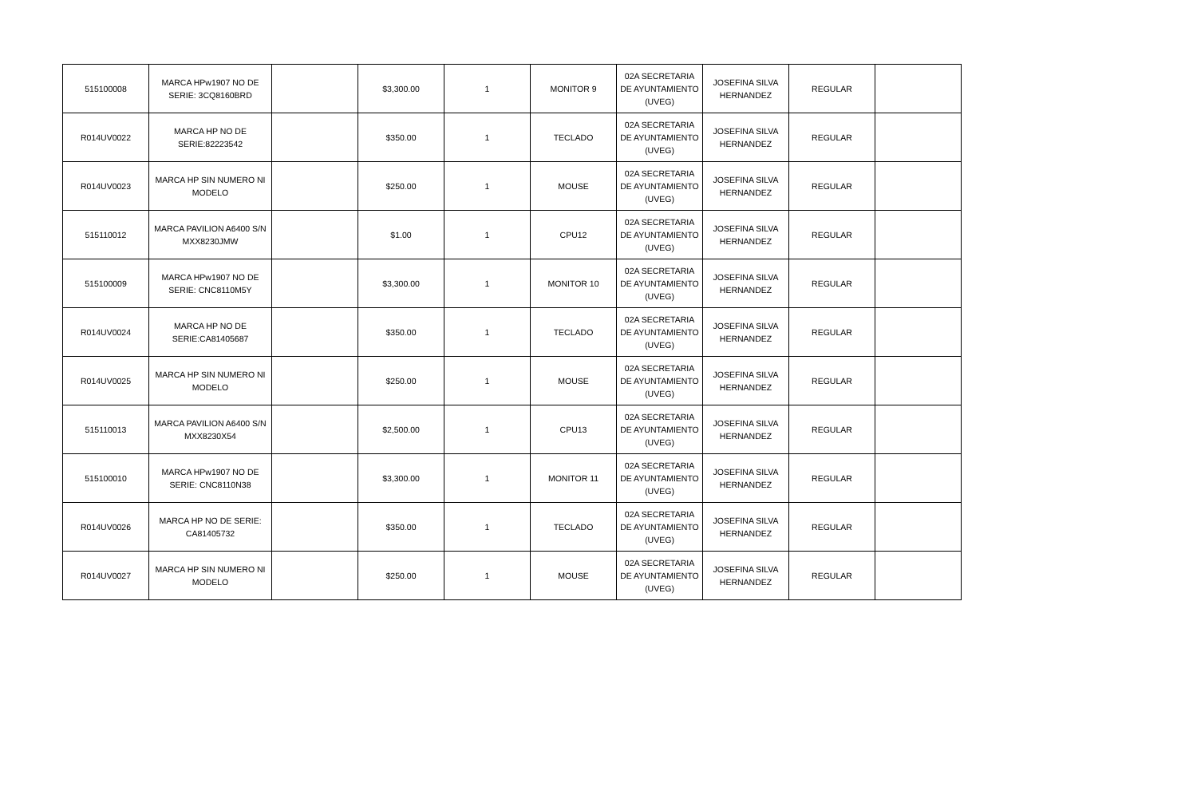| 515100008 | MARCA HPw1907 NO DE SERIE: 3CQ8160BRD | | $3,300.00 | 1 | MONITOR 9 | 02A SECRETARIA DE AYUNTAMIENTO (UVEG) | JOSEFINA SILVA HERNANDEZ | REGULAR | |
| R014UV0022 | MARCA HP NO DE SERIE:82223542 | | $350.00 | 1 | TECLADO | 02A SECRETARIA DE AYUNTAMIENTO (UVEG) | JOSEFINA SILVA HERNANDEZ | REGULAR | |
| R014UV0023 | MARCA HP SIN NUMERO NI MODELO | | $250.00 | 1 | MOUSE | 02A SECRETARIA DE AYUNTAMIENTO (UVEG) | JOSEFINA SILVA HERNANDEZ | REGULAR | |
| 515110012 | MARCA PAVILION A6400 S/N MXX8230JMW | | $1.00 | 1 | CPU12 | 02A SECRETARIA DE AYUNTAMIENTO (UVEG) | JOSEFINA SILVA HERNANDEZ | REGULAR | |
| 515100009 | MARCA HPw1907 NO DE SERIE: CNC8110M5Y | | $3,300.00 | 1 | MONITOR 10 | 02A SECRETARIA DE AYUNTAMIENTO (UVEG) | JOSEFINA SILVA HERNANDEZ | REGULAR | |
| R014UV0024 | MARCA HP NO DE SERIE:CA81405687 | | $350.00 | 1 | TECLADO | 02A SECRETARIA DE AYUNTAMIENTO (UVEG) | JOSEFINA SILVA HERNANDEZ | REGULAR | |
| R014UV0025 | MARCA HP SIN NUMERO NI MODELO | | $250.00 | 1 | MOUSE | 02A SECRETARIA DE AYUNTAMIENTO (UVEG) | JOSEFINA SILVA HERNANDEZ | REGULAR | |
| 515110013 | MARCA PAVILION A6400 S/N MXX8230X54 | | $2,500.00 | 1 | CPU13 | 02A SECRETARIA DE AYUNTAMIENTO (UVEG) | JOSEFINA SILVA HERNANDEZ | REGULAR | |
| 515100010 | MARCA HPw1907 NO DE SERIE: CNC8110N38 | | $3,300.00 | 1 | MONITOR 11 | 02A SECRETARIA DE AYUNTAMIENTO (UVEG) | JOSEFINA SILVA HERNANDEZ | REGULAR | |
| R014UV0026 | MARCA HP NO DE SERIE: CA81405732 | | $350.00 | 1 | TECLADO | 02A SECRETARIA DE AYUNTAMIENTO (UVEG) | JOSEFINA SILVA HERNANDEZ | REGULAR | |
| R014UV0027 | MARCA HP SIN NUMERO NI MODELO | | $250.00 | 1 | MOUSE | 02A SECRETARIA DE AYUNTAMIENTO (UVEG) | JOSEFINA SILVA HERNANDEZ | REGULAR | |